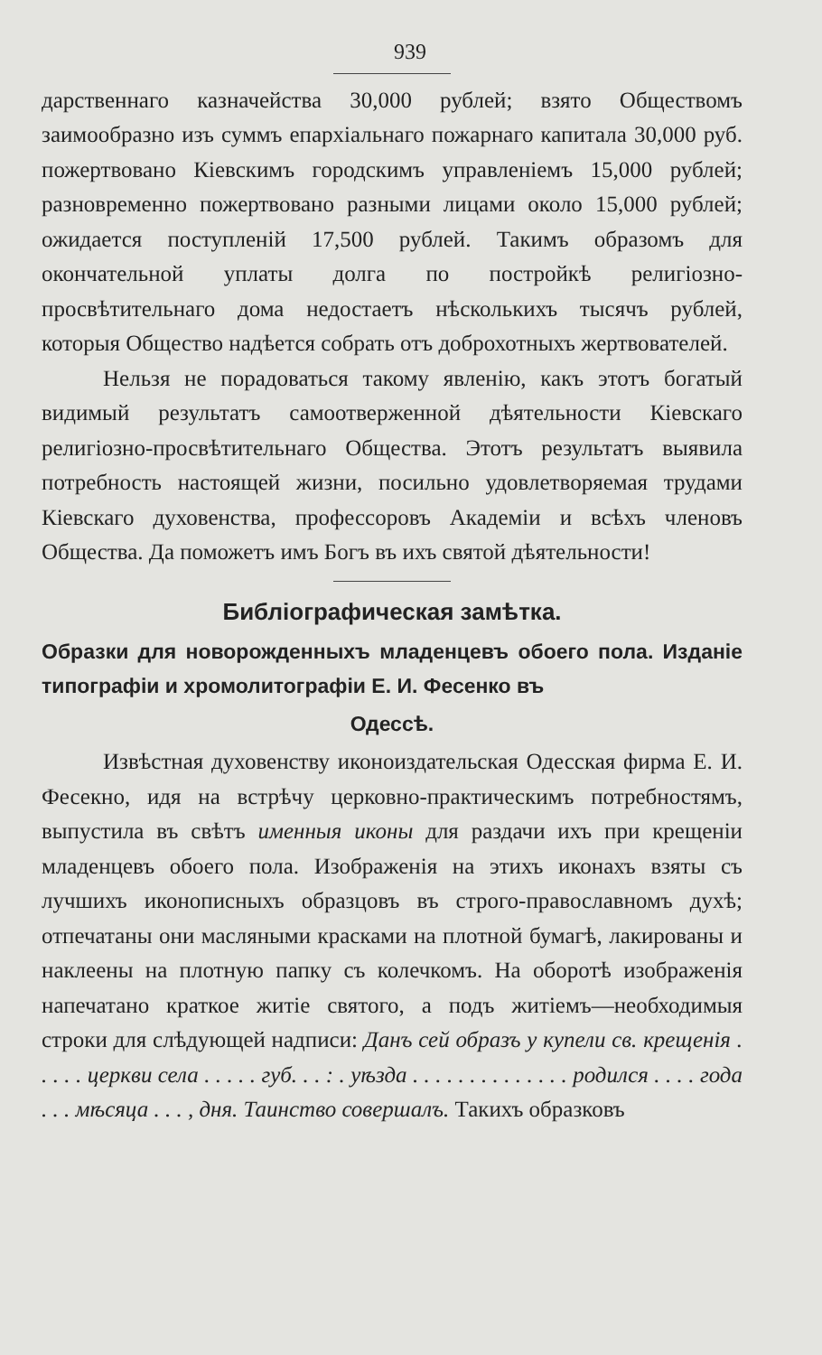939
дарственнаго казначейства 30,000 рублей; взято Обществомъ заимообразно изъ суммъ епархiальнаго пожарнаго капитала 30,000 руб. пожертвовано Кiевскимъ городскимъ управленiемъ 15,000 рублей; разновременно пожертвовано разными лицами около 15,000 рублей; ожидается поступленiй 17,500 рублей. Такимъ образомъ для окончательной уплаты долга по постройкѣ религiозно-просвѣтительнаго дома недостаетъ нѣсколькихъ тысячъ рублей, которыя Общество надѣется собрать отъ доброхотныхъ жертвователей.
Нельзя не порадоваться такому явленiю, какъ этотъ богатый видимый результатъ самоотверженной дѣятельности Кiевскаго религiозно-просвѣтительнаго Общества. Этотъ результатъ выявила потребность настоящей жизни, посильно удовлетворяемая трудами Кiевскаго духовенства, профессоровъ Академiи и всѣхъ членовъ Общества. Да поможетъ имъ Богъ въ ихъ святой дѣятельности!
Библiографическая замѣтка.
Образки для новорожденныхъ младенцевъ обоего пола. Изданiе типографiи и хромолитографiи Е. И. Фесенко въ
Одессѣ.
Извѣстная духовенству иконоиздательская Одесская фирма Е. И. Фесекно, идя на встрѣчу церковно-практическимъ потребностямъ, выпустила въ свѣтъ именныя иконы для раздачи ихъ при крещенiи младенцевъ обоего пола. Изображенiя на этихъ иконахъ взяты съ лучшихъ иконописныхъ образцовъ въ строго-православномъ духѣ; отпечатаны они масляными красками на плотной бумагѣ, лакированы и наклеены на плотную папку съ колечкомъ. На оборотѣ изображенiя напечатано краткое житiе святого, а подъ житiемъ—необходимыя строки для слѣдующей надписи: Данъ сей образъ у купели св. крещенiя . . . . . церкви села . . . . . губ. . . : . уѣзда . . . . . . . . . . . . . . родился . . . . года . . . мѣсяца . . . , дня. Таинство совершалъ. Такихъ образковъ